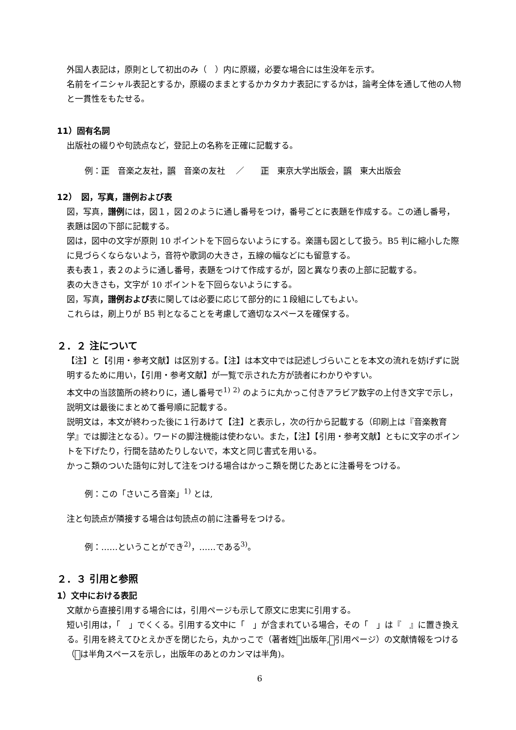外国人表記は，原則として初出のみ（　）内に原綴，必要な場合には生没年を示す。
名前をイニシャル表記とするか，原綴のままとするかカタカナ表記にするかは，論考全体を通して他の人物と一貫性をもたせる。
11）固有名詞
出版社の綴りや句読点など，登記上の名称を正確に記載する。
例：正　音楽之友社，誤　音楽の友社　 ／　　正　東京大学出版会，誤　東大出版会
12）　図，写真，譜例および表
図，写真，譜例には，図１，図２のように通し番号をつけ，番号ごとに表題を作成する。この通し番号，表題は図の下部に記載する。
図は，図中の文字が原則 10 ポイントを下回らないようにする。楽譜も図として扱う。B5 判に縮小した際に見づらくならないよう，音符や歌詞の大きさ，五線の幅などにも留意する。
表も表１，表２のように通し番号，表題をつけて作成するが，図と異なり表の上部に記載する。
表の大きさも，文字が 10 ポイントを下回らないようにする。
図，写真，譜例および表に関しては必要に応じて部分的に１段組にしてもよい。
これらは，刷上りが B5 判となることを考慮して適切なスペースを確保する。
２．２ 注について
【注】と【引用・参考文献】は区別する。【注】は本文中では記述しづらいことを本文の流れを妨げずに説明するために用い，【引用・参考文献】が一覧で示された方が読者にわかりやすい。
本文中の当該箇所の終わりに，通し番号で<sup>1)</sup> <sup>2)</sup> のように丸かっこ付きアラビア数字の上付き文字で示し，説明文は最後にまとめて番号順に記載する。
説明文は，本文が終わった後に１行あけて【注】と表示し，次の行から記載する（印刷上は『音楽教育学』では脚注となる）。ワードの脚注機能は使わない。また，【注】【引用・参考文献】ともに文字のポイントを下げたり，行間を詰めたりしないで，本文と同じ書式を用いる。
かっこ類のついた語句に対して注をつける場合はかっこ類を閉じたあとに注番号をつける。
例：この「さいころ音楽」<sup>1)</sup> とは,
注と句読点が隣接する場合は句読点の前に注番号をつける。
例：……ということができ<sup>2)</sup>，……である<sup>3)</sup>。
２．３ 引用と参照
1）文中における表記
文献から直接引用する場合には，引用ページも示して原文に忠実に引用する。
短い引用は，「　」でくくる。引用する文中に「　」が含まれている場合，その「　」は『　』に置き換える。引用を終えてひとえかぎを閉じたら，丸かっこで（著者姓 出版年, 引用ページ）の文献情報をつける（ は半角スペースを示し，出版年のあとのカンマは半角)。
6